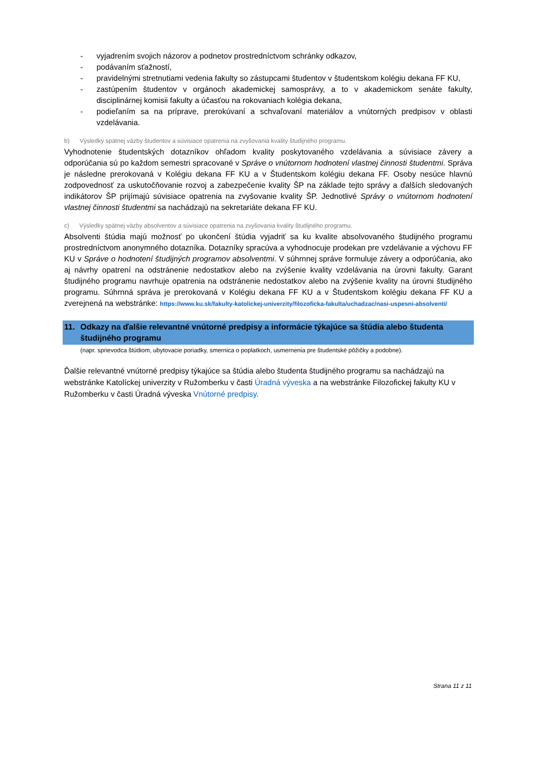- vyjadrením svojich názorov a podnetov prostredníctvom schránky odkazov,
- podávaním sťažností,
- pravidelnými stretnutiami vedenia fakulty so zástupcami študentov v študentskom kolégiu dekana FF KU,
- zastúpením študentov v orgánoch akademickej samosprávy, a to v akademickom senáte fakulty, disciplinárnej komisii fakulty a účasťou na rokovaniach kolégia dekana,
- podieľaním sa na príprave, prerokúvaní a schvaľovaní materiálov a vnútorných predpisov v oblasti vzdelávania.
b) Výsledky spätnej väzby študentov a súvisiace opatrenia na zvyšovania kvality študijného programu.
Vyhodnotenie študentských dotazníkov ohľadom kvality poskytovaného vzdelávania a súvisiace závery a odporúčania sú po každom semestri spracované v Správe o vnútornom hodnotení vlastnej činnosti študentmi. Správa je následne prerokovaná v Kolégiu dekana FF KU a v Študentskom kolégiu dekana FF. Osoby nesúce hlavnú zodpovednosť za uskutočňovanie rozvoj a zabezpečenie kvality ŠP na základe tejto správy a ďalších sledovaných indikátorov ŠP prijímajú súvisiace opatrenia na zvyšovanie kvality ŠP. Jednotlivé Správy o vnútornom hodnotení vlastnej činnosti študentmi sa nachádzajú na sekretariáte dekana FF KU.
c) Výsledky spätnej väzby absolventov a súvisiace opatrenia na zvyšovania kvality študijného programu.
Absolventi štúdia majú možnosť po ukončení štúdia vyjadriť sa ku kvalite absolvovaného študijného programu prostredníctvom anonymného dotazníka. Dotazníky spracúva a vyhodnocuje prodekan pre vzdelávanie a výchovu FF KU v Správe o hodnotení študijných programov absolventmi. V súhrnnej správe formuluje závery a odporúčania, ako aj návrhy opatrení na odstránenie nedostatkov alebo na zvýšenie kvality vzdelávania na úrovni fakulty. Garant študijného programu navrhuje opatrenia na odstránenie nedostatkov alebo na zvýšenie kvality na úrovni študijného programu. Súhrnná správa je prerokovaná v Kolégiu dekana FF KU a v Študentskom kolégiu dekana FF KU a zverejnená na webstránke: https://www.ku.sk/fakulty-katolickej-univerzity/filozoficka-fakulta/uchadzac/nasi-uspesni-absolventi/
11. Odkazy na ďalšie relevantné vnútorné predpisy a informácie týkajúce sa štúdia alebo študenta študijného programu
(napr. sprievodca štúdiom, ubytovacie poriadky, smernica o poplatkoch, usmernenia pre študentské pôžičky a podobne).
Ďalšie relevantné vnútorné predpisy týkajúce sa štúdia alebo študenta študijného programu sa nachádzajú na webstránke Katolíckej univerzity v Ružomberku v časti Úradná výveska a na webstránke Filozofickej fakulty KU v Ružomberku v časti Úradná výveska Vnútorné predpisy.
Strana 11 z 11